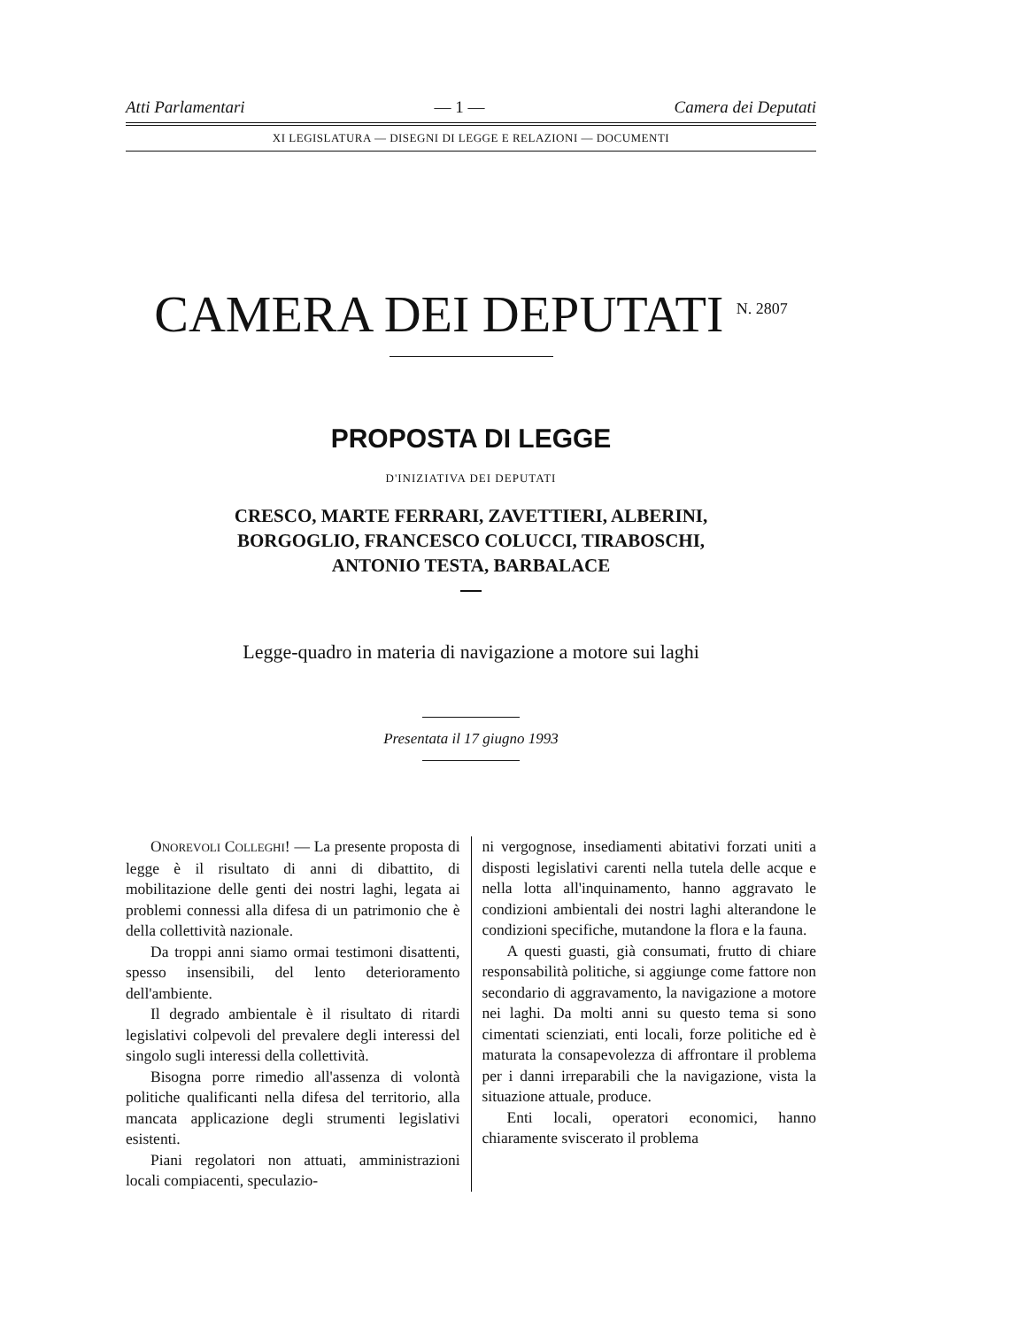Atti Parlamentari — 1 — Camera dei Deputati
XI LEGISLATURA — DISEGNI DI LEGGE E RELAZIONI — DOCUMENTI
CAMERA DEI DEPUTATI <sup>N. 2807</sup>
PROPOSTA DI LEGGE
D'INIZIATIVA DEI DEPUTATI
CRESCO, MARTE FERRARI, ZAVETTIERI, ALBERINI,
BORGOGLIO, FRANCESCO COLUCCI, TIRABOSCHI,
ANTONIO TESTA, BARBALACE
Legge-quadro in materia di navigazione a motore sui laghi
Presentata il 17 giugno 1993
ONOREVOLI COLLEGHI! — La presente proposta di legge è il risultato di anni di dibattito, di mobilitazione delle genti dei nostri laghi, legata ai problemi connessi alla difesa di un patrimonio che è della collettività nazionale.
Da troppi anni siamo ormai testimoni disattenti, spesso insensibili, del lento deterioramento dell'ambiente.
Il degrado ambientale è il risultato di ritardi legislativi colpevoli del prevalere degli interessi del singolo sugli interessi della collettività.
Bisogna porre rimedio all'assenza di volontà politiche qualificanti nella difesa del territorio, alla mancata applicazione degli strumenti legislativi esistenti.
Piani regolatori non attuati, amministrazioni locali compiacenti, speculazio-
ni vergognose, insediamenti abitativi forzati uniti a disposti legislativi carenti nella tutela delle acque e nella lotta all'inquinamento, hanno aggravato le condizioni ambientali dei nostri laghi alterandone le condizioni specifiche, mutandone la flora e la fauna.
A questi guasti, già consumati, frutto di chiare responsabilità politiche, si aggiunge come fattore non secondario di aggravamento, la navigazione a motore nei laghi. Da molti anni su questo tema si sono cimentati scienziati, enti locali, forze politiche ed è maturata la consapevolezza di affrontare il problema per i danni irreparabili che la navigazione, vista la situazione attuale, produce.
Enti locali, operatori economici, hanno chiaramente sviscerato il problema